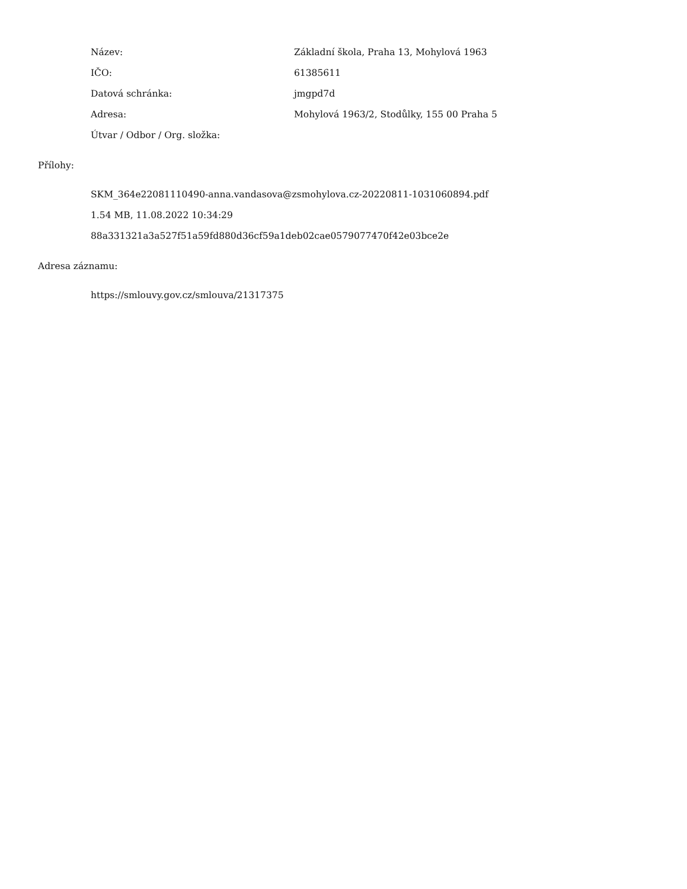Název: Základní škola, Praha 13, Mohylová 1963
IČO: 61385611
Datová schránka: jmgpd7d
Adresa: Mohylová 1963/2, Stodůlky, 155 00 Praha 5
Útvar / Odbor / Org. složka:
Přílohy:
SKM_364e22081110490-anna.vandasova@zsmohylova.cz-20220811-1031060894.pdf
1.54 MB, 11.08.2022 10:34:29
88a331321a3a527f51a59fd880d36cf59a1deb02cae0579077470f42e03bce2e
Adresa záznamu:
https://smlouvy.gov.cz/smlouva/21317375